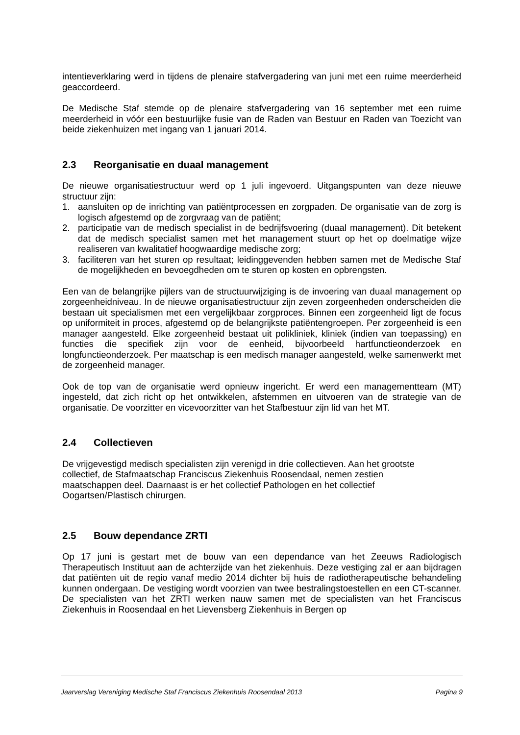intentieverklaring werd in tijdens de plenaire stafvergadering van juni met een ruime meerderheid geaccordeerd.
De Medische Staf stemde op de plenaire stafvergadering van 16 september met een ruime meerderheid in vóór een bestuurlijke fusie van de Raden van Bestuur en Raden van Toezicht van beide ziekenhuizen met ingang van 1 januari 2014.
2.3 Reorganisatie en duaal management
De nieuwe organisatiestructuur werd op 1 juli ingevoerd. Uitgangspunten van deze nieuwe structuur zijn:
1. aansluiten op de inrichting van patiëntprocessen en zorgpaden. De organisatie van de zorg is logisch afgestemd op de zorgvraag van de patiënt;
2. participatie van de medisch specialist in de bedrijfsvoering (duaal management). Dit betekent dat de medisch specialist samen met het management stuurt op het op doelmatige wijze realiseren van kwalitatief hoogwaardige medische zorg;
3. faciliteren van het sturen op resultaat; leidinggevenden hebben samen met de Medische Staf de mogelijkheden en bevoegdheden om te sturen op kosten en opbrengsten.
Een van de belangrijke pijlers van de structuurwijziging is de invoering van duaal management op zorgeenheidniveau. In de nieuwe organisatiestructuur zijn zeven zorgeenheden onderscheiden die bestaan uit specialismen met een vergelijkbaar zorgproces. Binnen een zorgeenheid ligt de focus op uniformiteit in proces, afgestemd op de belangrijkste patiëntengroepen. Per zorgeenheid is een manager aangesteld. Elke zorgeenheid bestaat uit polikliniek, kliniek (indien van toepassing) en functies die specifiek zijn voor de eenheid, bijvoorbeeld hartfunctieonderzoek en longfunctieonderzoek. Per maatschap is een medisch manager aangesteld, welke samenwerkt met de zorgeenheid manager.
Ook de top van de organisatie werd opnieuw ingericht. Er werd een managementteam (MT) ingesteld, dat zich richt op het ontwikkelen, afstemmen en uitvoeren van de strategie van de organisatie. De voorzitter en vicevoorzitter van het Stafbestuur zijn lid van het MT.
2.4 Collectieven
De vrijgevestigd medisch specialisten zijn verenigd in drie collectieven. Aan het grootste
collectief, de Stafmaatschap Franciscus Ziekenhuis Roosendaal, nemen zestien
maatschappen deel. Daarnaast is er het collectief Pathologen en het collectief
Oogartsen/Plastisch chirurgen.
2.5 Bouw dependance ZRTI
Op 17 juni is gestart met de bouw van een dependance van het Zeeuws Radiologisch Therapeutisch Instituut aan de achterzijde van het ziekenhuis. Deze vestiging zal er aan bijdragen dat patiënten uit de regio vanaf medio 2014 dichter bij huis de radiotherapeutische behandeling kunnen ondergaan. De vestiging wordt voorzien van twee bestralingstoestellen en een CT-scanner. De specialisten van het ZRTI werken nauw samen met de specialisten van het Franciscus Ziekenhuis in Roosendaal en het Lievensberg Ziekenhuis in Bergen op
Jaarverslag Vereniging Medische Staf Franciscus Ziekenhuis Roosendaal 2013 Pagina 9